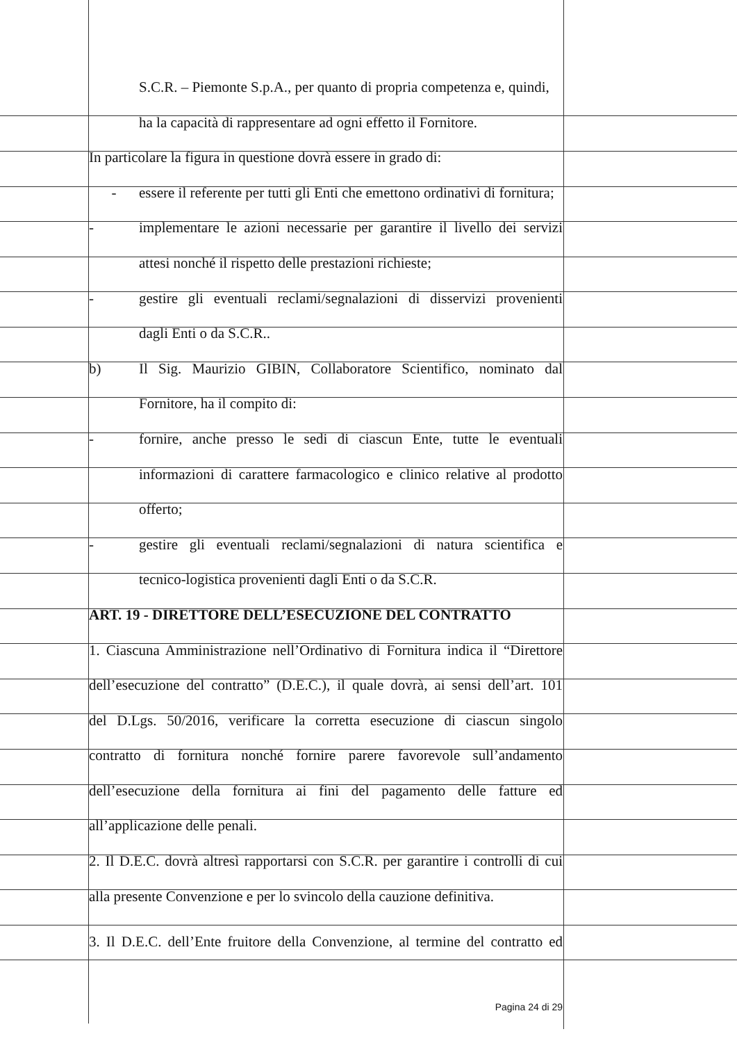S.C.R. – Piemonte S.p.A., per quanto di propria competenza e, quindi,
ha la capacità di rappresentare ad ogni effetto il Fornitore.
In particolare la figura in questione dovrà essere in grado di:
- essere il referente per tutti gli Enti che emettono ordinativi di fornitura;
- implementare le azioni necessarie per garantire il livello dei servizi
attesi nonché il rispetto delle prestazioni richieste;
- gestire gli eventuali reclami/segnalazioni di disservizi provenienti
dagli Enti o da S.C.R..
b) Il Sig. Maurizio GIBIN, Collaboratore Scientifico, nominato dal
Fornitore, ha il compito di:
- fornire, anche presso le sedi di ciascun Ente, tutte le eventuali
informazioni di carattere farmacologico e clinico relative al prodotto
offerto;
- gestire gli eventuali reclami/segnalazioni di natura scientifica e
tecnico-logistica provenienti dagli Enti o da S.C.R.
ART. 19 - DIRETTORE DELL’ESECUZIONE DEL CONTRATTO
1. Ciascuna Amministrazione nell’Ordinativo di Fornitura indica il “Direttore
dell’esecuzione del contratto” (D.E.C.), il quale dovrà, ai sensi dell’art. 101
del D.Lgs. 50/2016, verificare la corretta esecuzione di ciascun singolo
contratto di fornitura nonché fornire parere favorevole sull’andamento
dell’esecuzione della fornitura ai fini del pagamento delle fatture ed
all’applicazione delle penali.
2. Il D.E.C. dovrà altresì rapportarsi con S.C.R. per garantire i controlli di cui
alla presente Convenzione e per lo svincolo della cauzione definitiva.
3. Il D.E.C. dell’Ente fruitore della Convenzione, al termine del contratto ed
Pagina 24 di 29